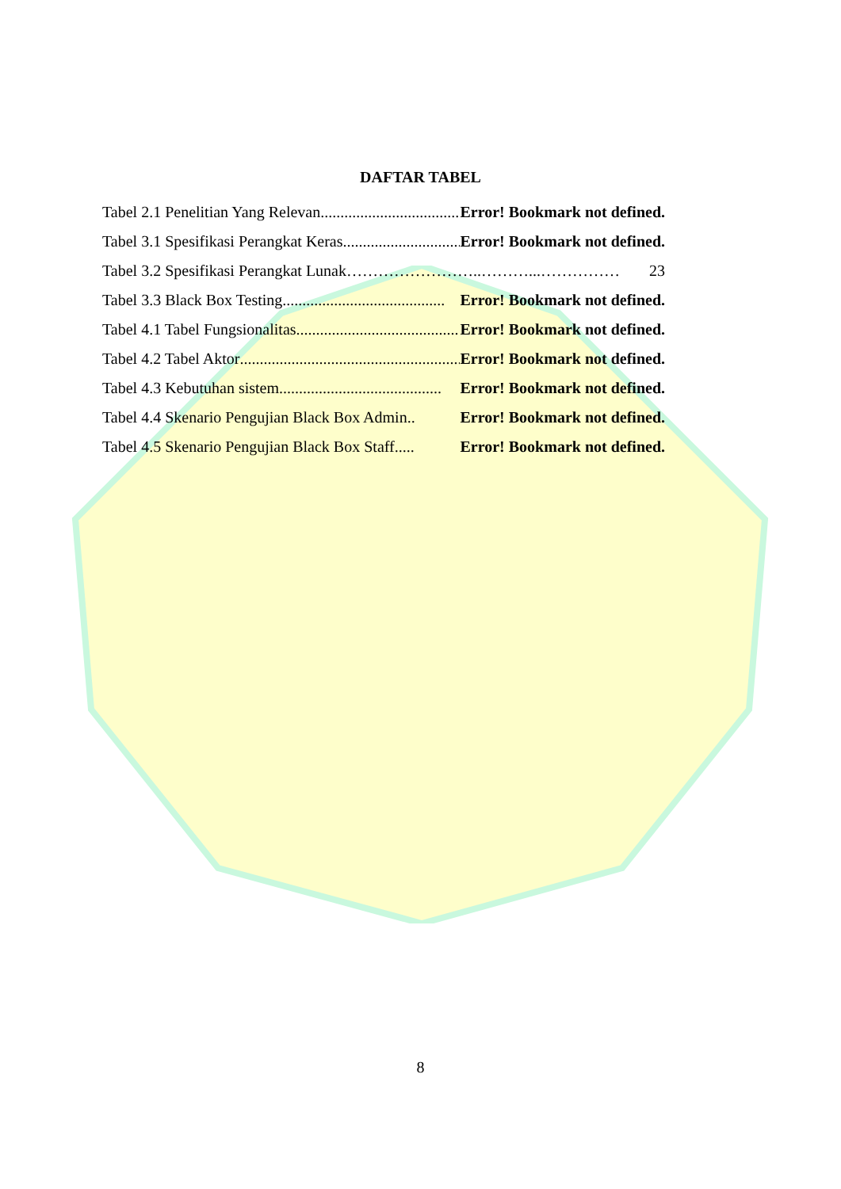DAFTAR TABEL
Tabel 2.1 Penelitian Yang Relevan......................................... Error! Bookmark not defined.
Tabel 3.1 Spesifikasi Perangkat Keras......................................... Error! Bookmark not defined.
Tabel 3.2 Spesifikasi Perangkat Lunak ……………………..………...…………… 23
Tabel 3.3 Black Box Testing ......................................... Error! Bookmark not defined.
Tabel 4.1 Tabel Fungsionalitas......................................... Error! Bookmark not defined.
Tabel 4.2 Tabel Aktor.......................................................... Error! Bookmark not defined.
Tabel 4.3 Kebutuhan sistem......................................... Error! Bookmark not defined.
Tabel 4.4 Skenario Pengujian Black Box Admin .. Error! Bookmark not defined.
Tabel 4.5 Skenario Pengujian Black Box Staff ..... Error! Bookmark not defined.
8